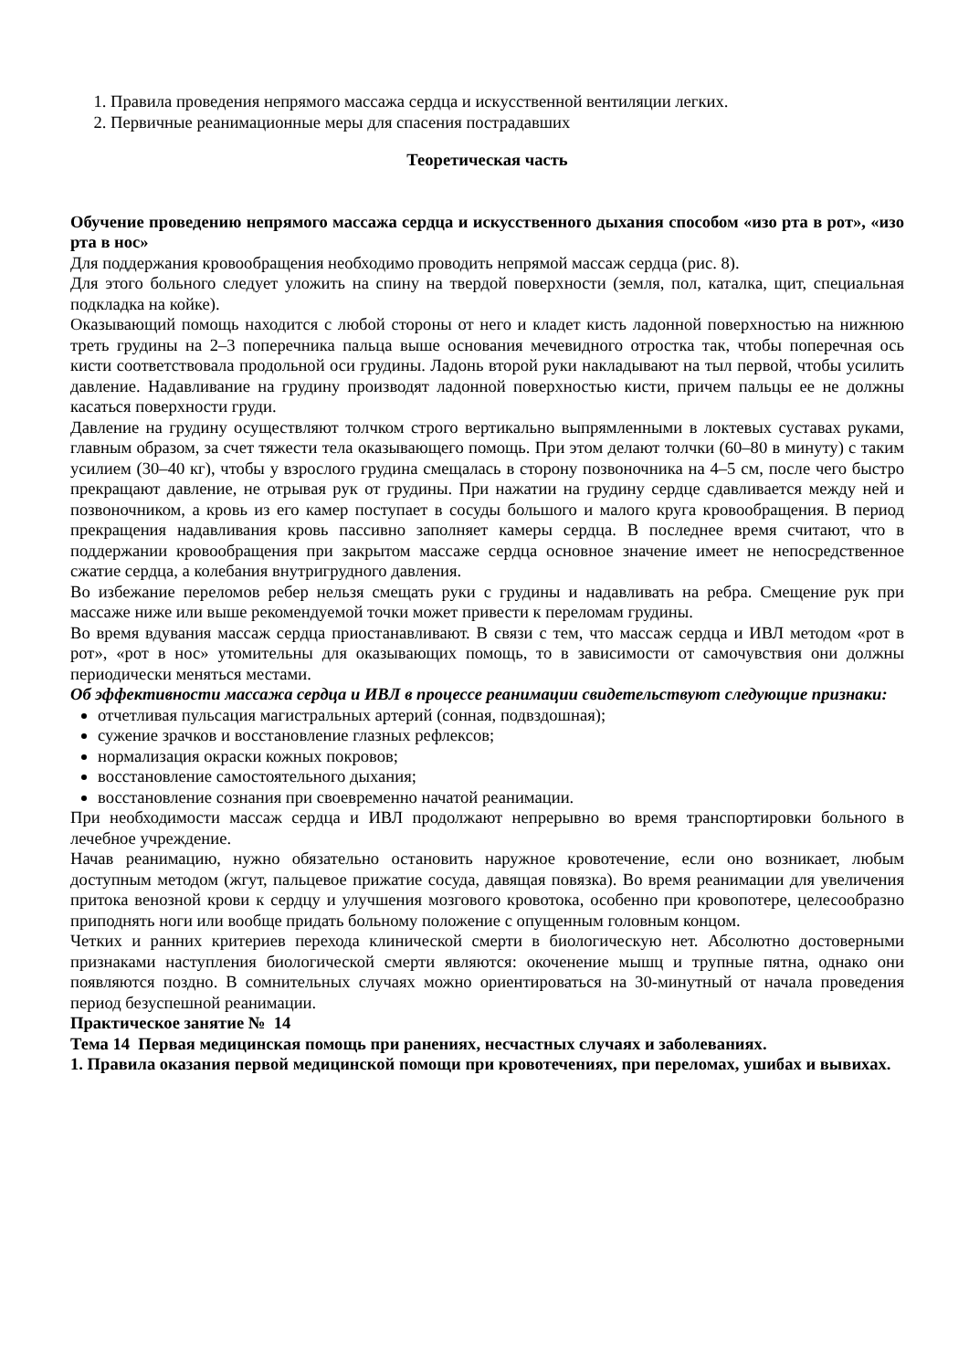1. Правила проведения непрямого массажа сердца и искусственной вентиляции легких.
2. Первичные реанимационные меры для спасения пострадавших
Теоретическая часть
Обучение проведению непрямого массажа сердца и искусственного дыхания способом «изо рта в рот», «изо рта в нос»
Для поддержания кровообращения необходимо проводить непрямой массаж сердца (рис. 8).
Для этого больного следует уложить на спину на твердой поверхности (земля, пол, каталка, щит, специальная подкладка на койке).
Оказывающий помощь находится с любой стороны от него и кладет кисть ладонной поверхностью на нижнюю треть грудины на 2–3 поперечника пальца выше основания мечевидного отростка так, чтобы поперечная ось кисти соответствовала продольной оси грудины. Ладонь второй руки накладывают на тыл первой, чтобы усилить давление. Надавливание на грудину производят ладонной поверхностью кисти, причем пальцы ее не должны касаться поверхности груди.
Давление на грудину осуществляют толчком строго вертикально выпрямленными в локтевых суставах руками, главным образом, за счет тяжести тела оказывающего помощь. При этом делают толчки (60–80 в минуту) с таким усилием (30–40 кг), чтобы у взрослого грудина смещалась в сторону позвоночника на 4–5 см, после чего быстро прекращают давление, не отрывая рук от грудины. При нажатии на грудину сердце сдавливается между ней и позвоночником, а кровь из его камер поступает в сосуды большого и малого круга кровообращения. В период прекращения надавливания кровь пассивно заполняет камеры сердца. В последнее время считают, что в поддержании кровообращения при закрытом массаже сердца основное значение имеет не непосредственное сжатие сердца, а колебания внутригрудного давления.
Во избежание переломов ребер нельзя смещать руки с грудины и надавливать на ребра. Смещение рук при массаже ниже или выше рекомендуемой точки может привести к переломам грудины.
Во время вдувания массаж сердца приостанавливают. В связи с тем, что массаж сердца и ИВЛ методом «рот в рот», «рот в нос» утомительны для оказывающих помощь, то в зависимости от самочувствия они должны периодически меняться местами.
Об эффективности массажа сердца и ИВЛ в процессе реанимации свидетельствуют следующие признаки:
отчетливая пульсация магистральных артерий (сонная, подвздошная);
сужение зрачков и восстановление глазных рефлексов;
нормализация окраски кожных покровов;
восстановление самостоятельного дыхания;
восстановление сознания при своевременно начатой реанимации.
При необходимости массаж сердца и ИВЛ продолжают непрерывно во время транспортировки больного в лечебное учреждение.
Начав реанимацию, нужно обязательно остановить наружное кровотечение, если оно возникает, любым доступным методом (жгут, пальцевое прижатие сосуда, давящая повязка). Во время реанимации для увеличения притока венозной крови к сердцу и улучшения мозгового кровотока, особенно при кровопотере, целесообразно приподнять ноги или вообще придать больному положение с опущенным головным концом.
Четких и ранних критериев перехода клинической смерти в биологическую нет. Абсолютно достоверными признаками наступления биологической смерти являются: окоченение мышц и трупные пятна, однако они появляются поздно. В сомнительных случаях можно ориентироваться на 30-минутный от начала проведения период безуспешной реанимации.
Практическое занятие № 14
Тема 14 Первая медицинская помощь при ранениях, несчастных случаях и заболеваниях.
1. Правила оказания первой медицинской помощи при кровотечениях, при переломах, ушибах и вывихах.